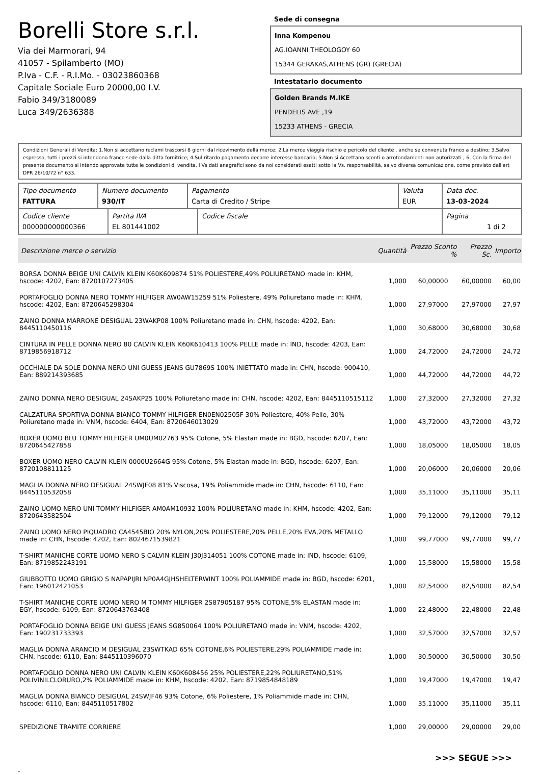Borelli Store s.r.l.
Via dei Marmorari, 94
41057 - Spilamberto (MO)
P.Iva - C.F. - R.I.Mo. - 03023860368
Capitale Sociale Euro 20000,00 I.V.
Fabio 349/3180089
Luca 349/2636388
Sede di consegna
Inna Kompenou
AG.IOANNI THEOLOGOY 60
15344 GERAKAS,ATHENS (GR) (GRECIA)
Intestatario documento
Golden Brands M.IKE
PENDELIS AVE ,19
15233 ATHENS - GRECIA
Condizioni Generali di Vendita: 1.Non si accettano reclami trascorsi 8 giorni dal ricevimento della merce; 2.La merce viaggia rischio e pericolo del cliente , anche se convenuta franco a destino; 3.Salvo espresso, tutti i prezzi si intendono franco sede dalla ditta fornitrice; 4.Sul ritardo pagamento decorre interesse bancario; 5.Non si Accettano sconti o arrotondamenti non autorizzati ; 6. Con la firma del presente documento si intendo approvate tutte le condizioni di vendita. I Vs dati anagrafici sono da noi considerati esatti sotto la Vs. responsabilità, salvo diversa comunicazione, come previsto dall'art DPR 26/10/72 n° 633.
| Tipo documento FATTURA | Numero documento 930/IT | Pagamento Carta di Credito / Stripe | Valuta EUR | Data doc. 13-03-2024 |
| Codice cliente 000000000000366 | Partita IVA EL 801441002 | Codice fiscale | Pagina 1 di 2 |
| Descrizione merce o servizio | Quantità | Prezzo Sconto % | Prezzo Sc. | Importo |
| --- | --- | --- | --- | --- |
| BORSA DONNA BEIGE UNI CALVIN KLEIN K60K609874 51% POLIESTERE,49% POLIURETANO made in: KHM, hscode: 4202, Ean: 8720107273405 | 1,000 | 60,00000 | 60,00000 | 60,00 |
| PORTAFOGLIO DONNA NERO TOMMY HILFIGER AW0AW15259 51% Poliestere, 49% Poliuretano made in: KHM, hscode: 4202, Ean: 8720645298304 | 1,000 | 27,97000 | 27,97000 | 27,97 |
| ZAINO DONNA MARRONE DESIGUAL 23WAKP08 100% Poliuretano made in: CHN, hscode: 4202, Ean: 8445110450116 | 1,000 | 30,68000 | 30,68000 | 30,68 |
| CINTURA IN PELLE DONNA NERO 80 CALVIN KLEIN K60K610413 100% PELLE made in: IND, hscode: 4203, Ean: 8719856918712 | 1,000 | 24,72000 | 24,72000 | 24,72 |
| OCCHIALE DA SOLE DONNA NERO UNI GUESS JEANS GU7869S 100% INIETTATO made in: CHN, hscode: 900410, Ean: 889214393685 | 1,000 | 44,72000 | 44,72000 | 44,72 |
| ZAINO DONNA NERO DESIGUAL 24SAKP25 100% Poliuretano made in: CHN, hscode: 4202, Ean: 8445110515112 | 1,000 | 27,32000 | 27,32000 | 27,32 |
| CALZATURA SPORTIVA DONNA BIANCO TOMMY HILFIGER EN0EN02505F 30% Poliestere, 40% Pelle, 30% Poliuretano made in: VNM, hscode: 6404, Ean: 8720646013029 | 1,000 | 43,72000 | 43,72000 | 43,72 |
| BOXER UOMO BLU TOMMY HILFIGER UM0UM02763 95% Cotone, 5% Elastan made in: BGD, hscode: 6207, Ean: 8720645427858 | 1,000 | 18,05000 | 18,05000 | 18,05 |
| BOXER UOMO NERO CALVIN KLEIN 0000U2664G 95% Cotone, 5% Elastan made in: BGD, hscode: 6207, Ean: 8720108811125 | 1,000 | 20,06000 | 20,06000 | 20,06 |
| MAGLIA DONNA NERO DESIGUAL 24SWJF08 81% Viscosa, 19% Poliammide made in: CHN, hscode: 6110, Ean: 8445110532058 | 1,000 | 35,11000 | 35,11000 | 35,11 |
| ZAINO UOMO NERO UNI TOMMY HILFIGER AM0AM10932 100% POLIURETANO made in: KHM, hscode: 4202, Ean: 8720643582504 | 1,000 | 79,12000 | 79,12000 | 79,12 |
| ZAINO UOMO NERO PIQUADRO CA4545BIO 20% NYLON,20% POLIESTERE,20% PELLE,20% EVA,20% METALLO made in: CHN, hscode: 4202, Ean: 8024671539821 | 1,000 | 99,77000 | 99,77000 | 99,77 |
| T-SHIRT MANICHE CORTE UOMO NERO S CALVIN KLEIN J30J314051 100% COTONE made in: IND, hscode: 6109, Ean: 8719852243191 | 1,000 | 15,58000 | 15,58000 | 15,58 |
| GIUBBOTTO UOMO GRIGIO S NAPAPIJRI NP0A4GJHSHELTERWINT 100% POLIAMMIDE made in: BGD, hscode: 6201, Ean: 196012421053 | 1,000 | 82,54000 | 82,54000 | 82,54 |
| T-SHIRT MANICHE CORTE UOMO NERO M TOMMY HILFIGER 2S87905187 95% COTONE,5% ELASTAN made in: EGY, hscode: 6109, Ean: 8720643763408 | 1,000 | 22,48000 | 22,48000 | 22,48 |
| PORTAFOGLIO DONNA BEIGE UNI GUESS JEANS SG850064 100% POLIURETANO made in: VNM, hscode: 4202, Ean: 190231733393 | 1,000 | 32,57000 | 32,57000 | 32,57 |
| MAGLIA DONNA ARANCIO M DESIGUAL 23SWTKAD 65% COTONE,6% POLIESTERE,29% POLIAMMIDE made in: CHN, hscode: 6110, Ean: 8445110396070 | 1,000 | 30,50000 | 30,50000 | 30,50 |
| PORTAFOGLIO DONNA NERO UNI CALVIN KLEIN K60K608456 25% POLIESTERE,22% POLIURETANO,51% POLIVINILCLORURO,2% POLIAMMIDE made in: KHM, hscode: 4202, Ean: 8719854848189 | 1,000 | 19,47000 | 19,47000 | 19,47 |
| MAGLIA DONNA BIANCO DESIGUAL 24SWJF46 93% Cotone, 6% Poliestere, 1% Poliammide made in: CHN, hscode: 6110, Ean: 8445110517802 | 1,000 | 35,11000 | 35,11000 | 35,11 |
| SPEDIZIONE TRAMITE CORRIERE | 1,000 | 29,00000 | 29,00000 | 29,00 |
>>> SEGUE >>>
-